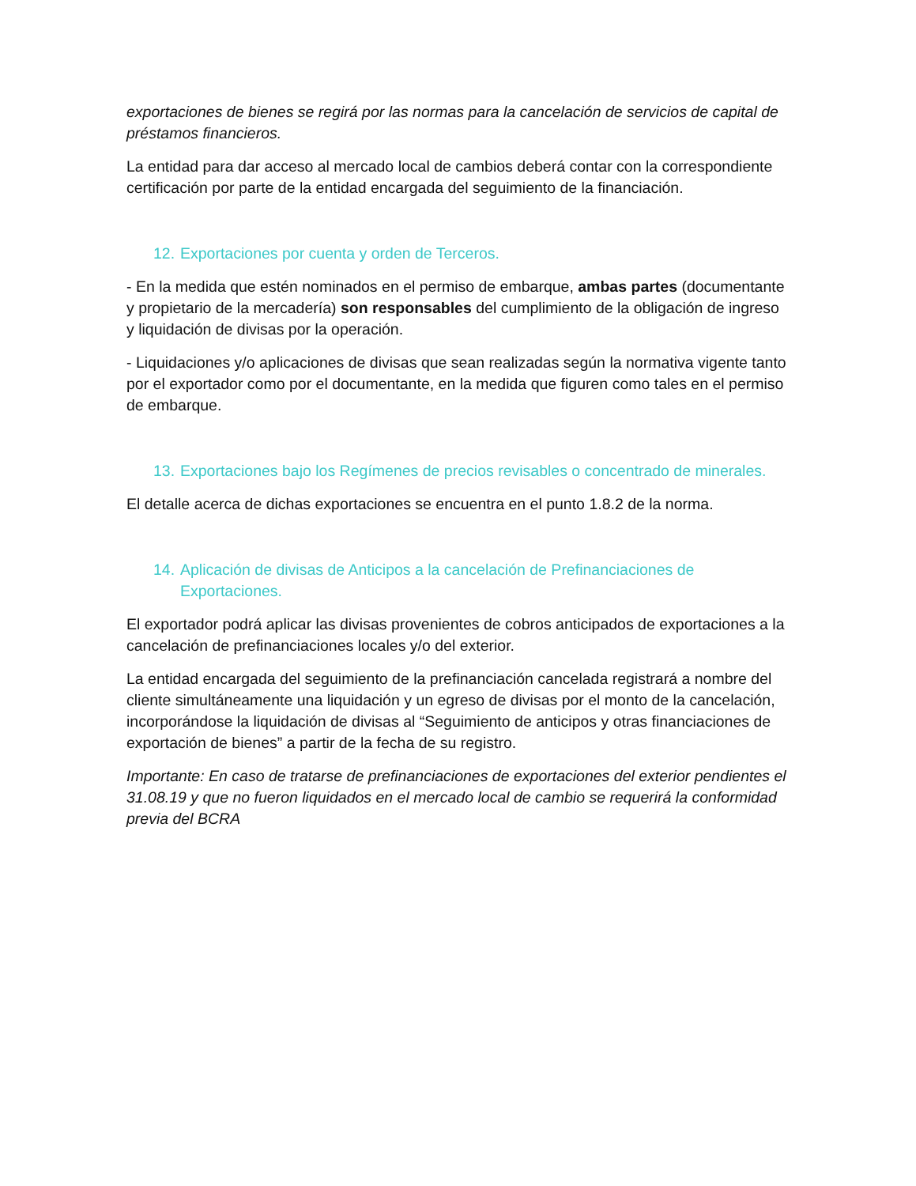exportaciones de bienes se regirá por las normas para la cancelación de servicios de capital de préstamos financieros.
La entidad para dar acceso al mercado local de cambios deberá contar con la correspondiente certificación por parte de la entidad encargada del seguimiento de la financiación.
12. Exportaciones por cuenta y orden de Terceros.
- En la medida que estén nominados en el permiso de embarque, ambas partes (documentante y propietario de la mercadería) son responsables del cumplimiento de la obligación de ingreso y liquidación de divisas por la operación.
- Liquidaciones y/o aplicaciones de divisas que sean realizadas según la normativa vigente tanto por el exportador como por el documentante, en la medida que figuren como tales en el permiso de embarque.
13. Exportaciones bajo los Regímenes de precios revisables o concentrado de minerales.
El detalle acerca de dichas exportaciones se encuentra en el punto 1.8.2 de la norma.
14. Aplicación de divisas de Anticipos a la cancelación de Prefinanciaciones de Exportaciones.
El exportador podrá aplicar las divisas provenientes de cobros anticipados de exportaciones a la cancelación de prefinanciaciones locales y/o del exterior.
La entidad encargada del seguimiento de la prefinanciación cancelada registrará a nombre del cliente simultáneamente una liquidación y un egreso de divisas por el monto de la cancelación, incorporándose la liquidación de divisas al “Seguimiento de anticipos y otras financiaciones de exportación de bienes” a partir de la fecha de su registro.
Importante: En caso de tratarse de prefinanciaciones de exportaciones del exterior pendientes el 31.08.19 y que no fueron liquidados en el mercado local de cambio se requerirá la conformidad previa del BCRA